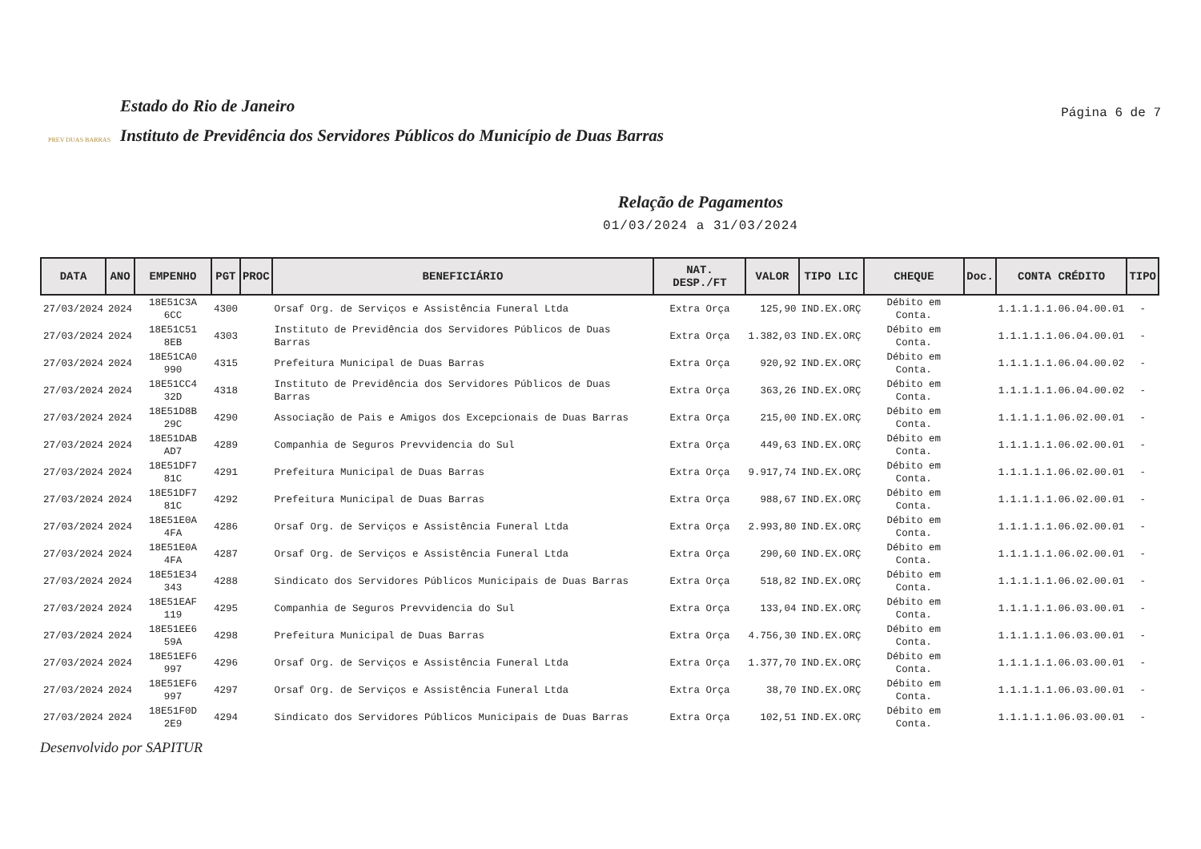PREV DUAS BARRAS
Estado do Rio de Janeiro
Instituto de Previdência dos Servidores Públicos do Município de Duas Barras
Página 6 de 7
Relação de Pagamentos
01/03/2024 a 31/03/2024
| DATA | ANO | EMPENHO | PGT | PROC | BENEFICIÁRIO | NAT. DESP./FT | VALOR | TIPO LIC | CHEQUE | Doc. | CONTA CRÉDITO | TIPO |
| --- | --- | --- | --- | --- | --- | --- | --- | --- | --- | --- | --- | --- |
| 27/03/2024 | 2024 | 18E51C3A 6CC | 4300 | | Orsaf Org. de Serviços e Assistência Funeral Ltda | Extra Orça | 125,90 | IND.EX.ORÇ | Débito em Conta. | | 1.1.1.1.1.06.04.00.01 | - |
| 27/03/2024 | 2024 | 18E51C51 8EB | 4303 | | Instituto de Previdência dos Servidores Públicos de Duas Barras | Extra Orça | 1.382,03 | IND.EX.ORÇ | Débito em Conta. | | 1.1.1.1.1.06.04.00.01 | - |
| 27/03/2024 | 2024 | 18E51CA0 990 | 4315 | | Prefeitura Municipal de Duas Barras | Extra Orça | 920,92 | IND.EX.ORÇ | Débito em Conta. | | 1.1.1.1.1.06.04.00.02 | - |
| 27/03/2024 | 2024 | 18E51CC4 32D | 4318 | | Instituto de Previdência dos Servidores Públicos de Duas Barras | Extra Orça | 363,26 | IND.EX.ORÇ | Débito em Conta. | | 1.1.1.1.1.06.04.00.02 | - |
| 27/03/2024 | 2024 | 18E51D8B 29C | 4290 | | Associação de Pais e Amigos dos Excepcionais de Duas Barras | Extra Orça | 215,00 | IND.EX.ORÇ | Débito em Conta. | | 1.1.1.1.1.06.02.00.01 | - |
| 27/03/2024 | 2024 | 18E51DAB AD7 | 4289 | | Companhia de Seguros Prevvidencia do Sul | Extra Orça | 449,63 | IND.EX.ORÇ | Débito em Conta. | | 1.1.1.1.1.06.02.00.01 | - |
| 27/03/2024 | 2024 | 18E51DF7 81C | 4291 | | Prefeitura Municipal de Duas Barras | Extra Orça | 9.917,74 | IND.EX.ORÇ | Débito em Conta. | | 1.1.1.1.1.06.02.00.01 | - |
| 27/03/2024 | 2024 | 18E51DF7 81C | 4292 | | Prefeitura Municipal de Duas Barras | Extra Orça | 988,67 | IND.EX.ORÇ | Débito em Conta. | | 1.1.1.1.1.06.02.00.01 | - |
| 27/03/2024 | 2024 | 18E51E0A 4FA | 4286 | | Orsaf Org. de Serviços e Assistência Funeral Ltda | Extra Orça | 2.993,80 | IND.EX.ORÇ | Débito em Conta. | | 1.1.1.1.1.06.02.00.01 | - |
| 27/03/2024 | 2024 | 18E51E0A 4FA | 4287 | | Orsaf Org. de Serviços e Assistência Funeral Ltda | Extra Orça | 290,60 | IND.EX.ORÇ | Débito em Conta. | | 1.1.1.1.1.06.02.00.01 | - |
| 27/03/2024 | 2024 | 18E51E34 343 | 4288 | | Sindicato dos Servidores Públicos Municipais de Duas Barras | Extra Orça | 518,82 | IND.EX.ORÇ | Débito em Conta. | | 1.1.1.1.1.06.02.00.01 | - |
| 27/03/2024 | 2024 | 18E51EAF 119 | 4295 | | Companhia de Seguros Prevvidencia do Sul | Extra Orça | 133,04 | IND.EX.ORÇ | Débito em Conta. | | 1.1.1.1.1.06.03.00.01 | - |
| 27/03/2024 | 2024 | 18E51EE6 59A | 4298 | | Prefeitura Municipal de Duas Barras | Extra Orça | 4.756,30 | IND.EX.ORÇ | Débito em Conta. | | 1.1.1.1.1.06.03.00.01 | - |
| 27/03/2024 | 2024 | 18E51EF6 997 | 4296 | | Orsaf Org. de Serviços e Assistência Funeral Ltda | Extra Orça | 1.377,70 | IND.EX.ORÇ | Débito em Conta. | | 1.1.1.1.1.06.03.00.01 | - |
| 27/03/2024 | 2024 | 18E51EF6 997 | 4297 | | Orsaf Org. de Serviços e Assistência Funeral Ltda | Extra Orça | 38,70 | IND.EX.ORÇ | Débito em Conta. | | 1.1.1.1.1.06.03.00.01 | - |
| 27/03/2024 | 2024 | 18E51F0D 2E9 | 4294 | | Sindicato dos Servidores Públicos Municipais de Duas Barras | Extra Orça | 102,51 | IND.EX.ORÇ | Débito em Conta. | | 1.1.1.1.1.06.03.00.01 | - |
Desenvolvido por SAPITUR